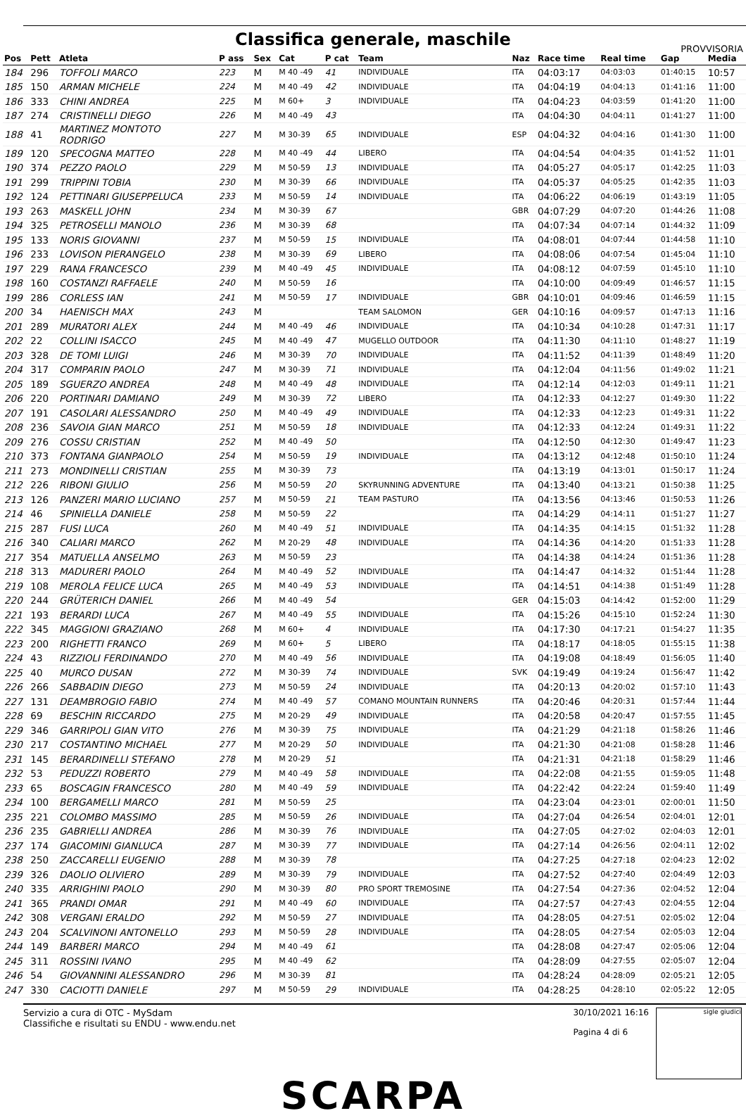Classifica generale, maschile
PROVVISORIA
| Pos | Pett | Atleta | P ass | Sex | Cat | P cat | Team | Naz | Race time | Real time | Gap | Media |
| --- | --- | --- | --- | --- | --- | --- | --- | --- | --- | --- | --- | --- |
| 184 | 296 | TOFFOLI MARCO | 223 | M | M 40 -49 | 41 | INDIVIDUALE | ITA | 04:03:17 | 04:03:03 | 01:40:15 | 10:57 |
| 185 | 150 | ARMAN MICHELE | 224 | M | M 40 -49 | 42 | INDIVIDUALE | ITA | 04:04:19 | 04:04:13 | 01:41:16 | 11:00 |
| 186 | 333 | CHINI ANDREA | 225 | M | M 60+ | 3 | INDIVIDUALE | ITA | 04:04:23 | 04:03:59 | 01:41:20 | 11:00 |
| 187 | 274 | CRISTINELLI DIEGO | 226 | M | M 40 -49 | 43 | | ITA | 04:04:30 | 04:04:11 | 01:41:27 | 11:00 |
| 188 | 41 | MARTINEZ MONTOTO RODRIGO | 227 | M | M 30-39 | 65 | INDIVIDUALE | ESP | 04:04:32 | 04:04:16 | 01:41:30 | 11:00 |
| 189 | 120 | SPECOGNA MATTEO | 228 | M | M 40 -49 | 44 | LIBERO | ITA | 04:04:54 | 04:04:35 | 01:41:52 | 11:01 |
| 190 | 374 | PEZZO PAOLO | 229 | M | M 50-59 | 13 | INDIVIDUALE | ITA | 04:05:27 | 04:05:17 | 01:42:25 | 11:03 |
| 191 | 299 | TRIPPINI TOBIA | 230 | M | M 30-39 | 66 | INDIVIDUALE | ITA | 04:05:37 | 04:05:25 | 01:42:35 | 11:03 |
| 192 | 124 | PETTINARI GIUSEPPELUCA | 233 | M | M 50-59 | 14 | INDIVIDUALE | ITA | 04:06:22 | 04:06:19 | 01:43:19 | 11:05 |
| 193 | 263 | MASKELL JOHN | 234 | M | M 30-39 | 67 | | GBR | 04:07:29 | 04:07:20 | 01:44:26 | 11:08 |
| 194 | 325 | PETROSELLI MANOLO | 236 | M | M 30-39 | 68 | | ITA | 04:07:34 | 04:07:14 | 01:44:32 | 11:09 |
| 195 | 133 | NORIS GIOVANNI | 237 | M | M 50-59 | 15 | INDIVIDUALE | ITA | 04:08:01 | 04:07:44 | 01:44:58 | 11:10 |
| 196 | 233 | LOVISON PIERANGELO | 238 | M | M 30-39 | 69 | LIBERO | ITA | 04:08:06 | 04:07:54 | 01:45:04 | 11:10 |
| 197 | 229 | RANA FRANCESCO | 239 | M | M 40 -49 | 45 | INDIVIDUALE | ITA | 04:08:12 | 04:07:59 | 01:45:10 | 11:10 |
| 198 | 160 | COSTANZI RAFFAELE | 240 | M | M 50-59 | 16 | | ITA | 04:10:00 | 04:09:49 | 01:46:57 | 11:15 |
| 199 | 286 | CORLESS IAN | 241 | M | M 50-59 | 17 | INDIVIDUALE | GBR | 04:10:01 | 04:09:46 | 01:46:59 | 11:15 |
| 200 | 34 | HAENISCH MAX | 243 | M | | | TEAM SALOMON | GER | 04:10:16 | 04:09:57 | 01:47:13 | 11:16 |
| 201 | 289 | MURATORI ALEX | 244 | M | M 40 -49 | 46 | INDIVIDUALE | ITA | 04:10:34 | 04:10:28 | 01:47:31 | 11:17 |
| 202 | 22 | COLLINI ISACCO | 245 | M | M 40 -49 | 47 | MUGELLO OUTDOOR | ITA | 04:11:30 | 04:11:10 | 01:48:27 | 11:19 |
| 203 | 328 | DE TOMI LUIGI | 246 | M | M 30-39 | 70 | INDIVIDUALE | ITA | 04:11:52 | 04:11:39 | 01:48:49 | 11:20 |
| 204 | 317 | COMPARIN PAOLO | 247 | M | M 30-39 | 71 | INDIVIDUALE | ITA | 04:12:04 | 04:11:56 | 01:49:02 | 11:21 |
| 205 | 189 | SGUERZO ANDREA | 248 | M | M 40 -49 | 48 | INDIVIDUALE | ITA | 04:12:14 | 04:12:03 | 01:49:11 | 11:21 |
| 206 | 220 | PORTINARI DAMIANO | 249 | M | M 30-39 | 72 | LIBERO | ITA | 04:12:33 | 04:12:27 | 01:49:30 | 11:22 |
| 207 | 191 | CASOLARI ALESSANDRO | 250 | M | M 40 -49 | 49 | INDIVIDUALE | ITA | 04:12:33 | 04:12:23 | 01:49:31 | 11:22 |
| 208 | 236 | SAVOIA GIAN MARCO | 251 | M | M 50-59 | 18 | INDIVIDUALE | ITA | 04:12:33 | 04:12:24 | 01:49:31 | 11:22 |
| 209 | 276 | COSSU CRISTIAN | 252 | M | M 40 -49 | 50 | | ITA | 04:12:50 | 04:12:30 | 01:49:47 | 11:23 |
| 210 | 373 | FONTANA GIANPAOLO | 254 | M | M 50-59 | 19 | INDIVIDUALE | ITA | 04:13:12 | 04:12:48 | 01:50:10 | 11:24 |
| 211 | 273 | MONDINELLI CRISTIAN | 255 | M | M 30-39 | 73 | | ITA | 04:13:19 | 04:13:01 | 01:50:17 | 11:24 |
| 212 | 226 | RIBONI GIULIO | 256 | M | M 50-59 | 20 | SKYRUNNING ADVENTURE | ITA | 04:13:40 | 04:13:21 | 01:50:38 | 11:25 |
| 213 | 126 | PANZERI MARIO LUCIANO | 257 | M | M 50-59 | 21 | TEAM PASTURO | ITA | 04:13:56 | 04:13:46 | 01:50:53 | 11:26 |
| 214 | 46 | SPINIELLA DANIELE | 258 | M | M 50-59 | 22 | | ITA | 04:14:29 | 04:14:11 | 01:51:27 | 11:27 |
| 215 | 287 | FUSI LUCA | 260 | M | M 40 -49 | 51 | INDIVIDUALE | ITA | 04:14:35 | 04:14:15 | 01:51:32 | 11:28 |
| 216 | 340 | CALIARI MARCO | 262 | M | M 20-29 | 48 | INDIVIDUALE | ITA | 04:14:36 | 04:14:20 | 01:51:33 | 11:28 |
| 217 | 354 | MATUELLA ANSELMO | 263 | M | M 50-59 | 23 | | ITA | 04:14:38 | 04:14:24 | 01:51:36 | 11:28 |
| 218 | 313 | MADURERI PAOLO | 264 | M | M 40 -49 | 52 | INDIVIDUALE | ITA | 04:14:47 | 04:14:32 | 01:51:44 | 11:28 |
| 219 | 108 | MEROLA FELICE LUCA | 265 | M | M 40 -49 | 53 | INDIVIDUALE | ITA | 04:14:51 | 04:14:38 | 01:51:49 | 11:28 |
| 220 | 244 | GRÜTERICH DANIEL | 266 | M | M 40 -49 | 54 | | GER | 04:15:03 | 04:14:42 | 01:52:00 | 11:29 |
| 221 | 193 | BERARDI LUCA | 267 | M | M 40 -49 | 55 | INDIVIDUALE | ITA | 04:15:26 | 04:15:10 | 01:52:24 | 11:30 |
| 222 | 345 | MAGGIONI GRAZIANO | 268 | M | M 60+ | 4 | INDIVIDUALE | ITA | 04:17:30 | 04:17:21 | 01:54:27 | 11:35 |
| 223 | 200 | RIGHETTI FRANCO | 269 | M | M 60+ | 5 | LIBERO | ITA | 04:18:17 | 04:18:05 | 01:55:15 | 11:38 |
| 224 | 43 | RIZZIOLI FERDINANDO | 270 | M | M 40 -49 | 56 | INDIVIDUALE | ITA | 04:19:08 | 04:18:49 | 01:56:05 | 11:40 |
| 225 | 40 | MURCO DUSAN | 272 | M | M 30-39 | 74 | INDIVIDUALE | SVK | 04:19:49 | 04:19:24 | 01:56:47 | 11:42 |
| 226 | 266 | SABBADIN DIEGO | 273 | M | M 50-59 | 24 | INDIVIDUALE | ITA | 04:20:13 | 04:20:02 | 01:57:10 | 11:43 |
| 227 | 131 | DEAMBROGIO FABIO | 274 | M | M 40 -49 | 57 | COMANO MOUNTAIN RUNNERS | ITA | 04:20:46 | 04:20:31 | 01:57:44 | 11:44 |
| 228 | 69 | BESCHIN RICCARDO | 275 | M | M 20-29 | 49 | INDIVIDUALE | ITA | 04:20:58 | 04:20:47 | 01:57:55 | 11:45 |
| 229 | 346 | GARRIPOLI GIAN VITO | 276 | M | M 30-39 | 75 | INDIVIDUALE | ITA | 04:21:29 | 04:21:18 | 01:58:26 | 11:46 |
| 230 | 217 | COSTANTINO MICHAEL | 277 | M | M 20-29 | 50 | INDIVIDUALE | ITA | 04:21:30 | 04:21:08 | 01:58:28 | 11:46 |
| 231 | 145 | BERARDINELLI STEFANO | 278 | M | M 20-29 | 51 | | ITA | 04:21:31 | 04:21:18 | 01:58:29 | 11:46 |
| 232 | 53 | PEDUZZI ROBERTO | 279 | M | M 40 -49 | 58 | INDIVIDUALE | ITA | 04:22:08 | 04:21:55 | 01:59:05 | 11:48 |
| 233 | 65 | BOSCAGIN FRANCESCO | 280 | M | M 40 -49 | 59 | INDIVIDUALE | ITA | 04:22:42 | 04:22:24 | 01:59:40 | 11:49 |
| 234 | 100 | BERGAMELLI MARCO | 281 | M | M 50-59 | 25 | | ITA | 04:23:04 | 04:23:01 | 02:00:01 | 11:50 |
| 235 | 221 | COLOMBO MASSIMO | 285 | M | M 50-59 | 26 | INDIVIDUALE | ITA | 04:27:04 | 04:26:54 | 02:04:01 | 12:01 |
| 236 | 235 | GABRIELLI ANDREA | 286 | M | M 30-39 | 76 | INDIVIDUALE | ITA | 04:27:05 | 04:27:02 | 02:04:03 | 12:01 |
| 237 | 174 | GIACOMINI GIANLUCA | 287 | M | M 30-39 | 77 | INDIVIDUALE | ITA | 04:27:14 | 04:26:56 | 02:04:11 | 12:02 |
| 238 | 250 | ZACCARELLI EUGENIO | 288 | M | M 30-39 | 78 | | ITA | 04:27:25 | 04:27:18 | 02:04:23 | 12:02 |
| 239 | 326 | DAOLIO OLIVIERO | 289 | M | M 30-39 | 79 | INDIVIDUALE | ITA | 04:27:52 | 04:27:40 | 02:04:49 | 12:03 |
| 240 | 335 | ARRIGHINI PAOLO | 290 | M | M 30-39 | 80 | PRO SPORT TREMOSINE | ITA | 04:27:54 | 04:27:36 | 02:04:52 | 12:04 |
| 241 | 365 | PRANDI OMAR | 291 | M | M 40 -49 | 60 | INDIVIDUALE | ITA | 04:27:57 | 04:27:43 | 02:04:55 | 12:04 |
| 242 | 308 | VERGANI ERALDO | 292 | M | M 50-59 | 27 | INDIVIDUALE | ITA | 04:28:05 | 04:27:51 | 02:05:02 | 12:04 |
| 243 | 204 | SCALVINONI ANTONELLO | 293 | M | M 50-59 | 28 | INDIVIDUALE | ITA | 04:28:05 | 04:27:54 | 02:05:03 | 12:04 |
| 244 | 149 | BARBERI MARCO | 294 | M | M 40 -49 | 61 | | ITA | 04:28:08 | 04:27:47 | 02:05:06 | 12:04 |
| 245 | 311 | ROSSINI IVANO | 295 | M | M 40 -49 | 62 | | ITA | 04:28:09 | 04:27:55 | 02:05:07 | 12:04 |
| 246 | 54 | GIOVANNINI ALESSANDRO | 296 | M | M 30-39 | 81 | | ITA | 04:28:24 | 04:28:09 | 02:05:21 | 12:05 |
| 247 | 330 | CACIOTTI DANIELE | 297 | M | M 50-59 | 29 | INDIVIDUALE | ITA | 04:28:25 | 04:28:10 | 02:05:22 | 12:05 |
Servizio a cura di OTC - MySdam
Classifiche e risultati su ENDU - www.endu.net
30/10/2021 16:16
Pagina 4 di 6
sigle giudici
SCARPA